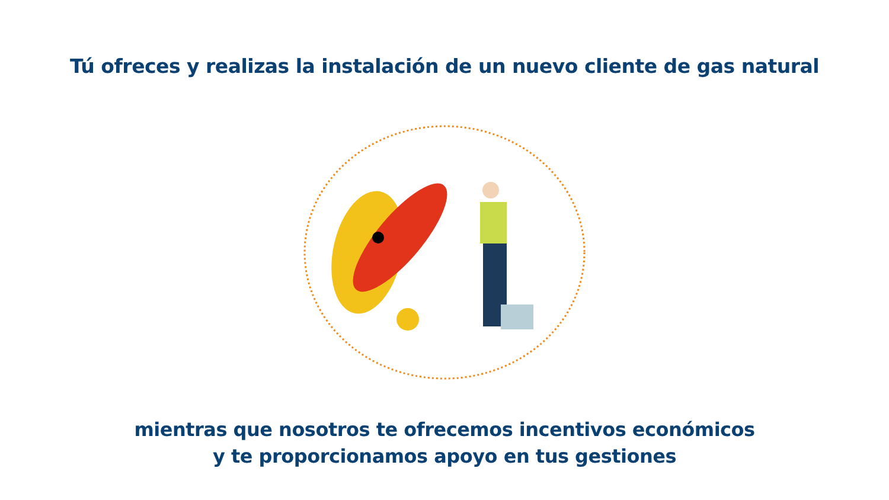Tú ofreces y realizas la instalación de un nuevo cliente de gas natural
mientras que nosotros te ofrecemos incentivos económicos
y te proporcionamos apoyo en tus gestiones